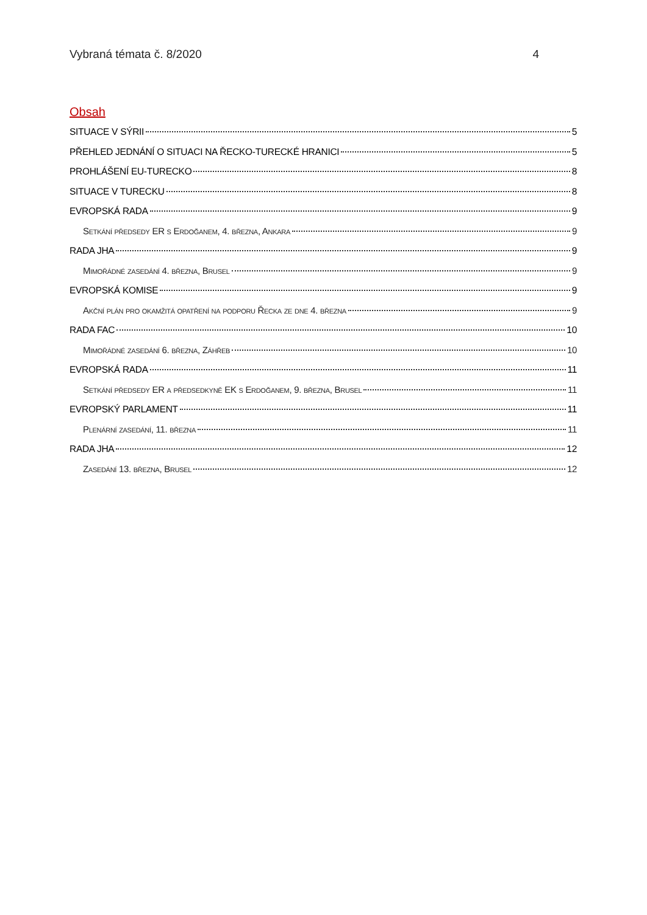Vybraná témata č. 8/2020 4
Obsah
SITUACE V SÝRII 5
PŘEHLED JEDNÁNÍ O SITUACI NA ŘECKO-TURECKÉ HRANICI 5
PROHLÁŠENÍ EU-TURECKO 8
SITUACE V TURECKU 8
EVROPSKÁ RADA 9
Setkání předsedy ER s Erdoğanem, 4. března, Ankara 9
RADA JHA 9
Mimořádné zasedání 4. března, Brusel 9
EVROPSKÁ KOMISE 9
Akční plán pro okamžitá opatření na podporu Řecka ze dne 4. března 9
RADA FAC 10
Mimořádné zasedání 6. března, Záhřeb 10
EVROPSKÁ RADA 11
Setkání předsedy ER a předsedkyně EK s Erdoğanem, 9. března, Brusel 11
EVROPSKÝ PARLAMENT 11
Plenární zasedání, 11. března 11
RADA JHA 12
Zasedání 13. března, Brusel 12